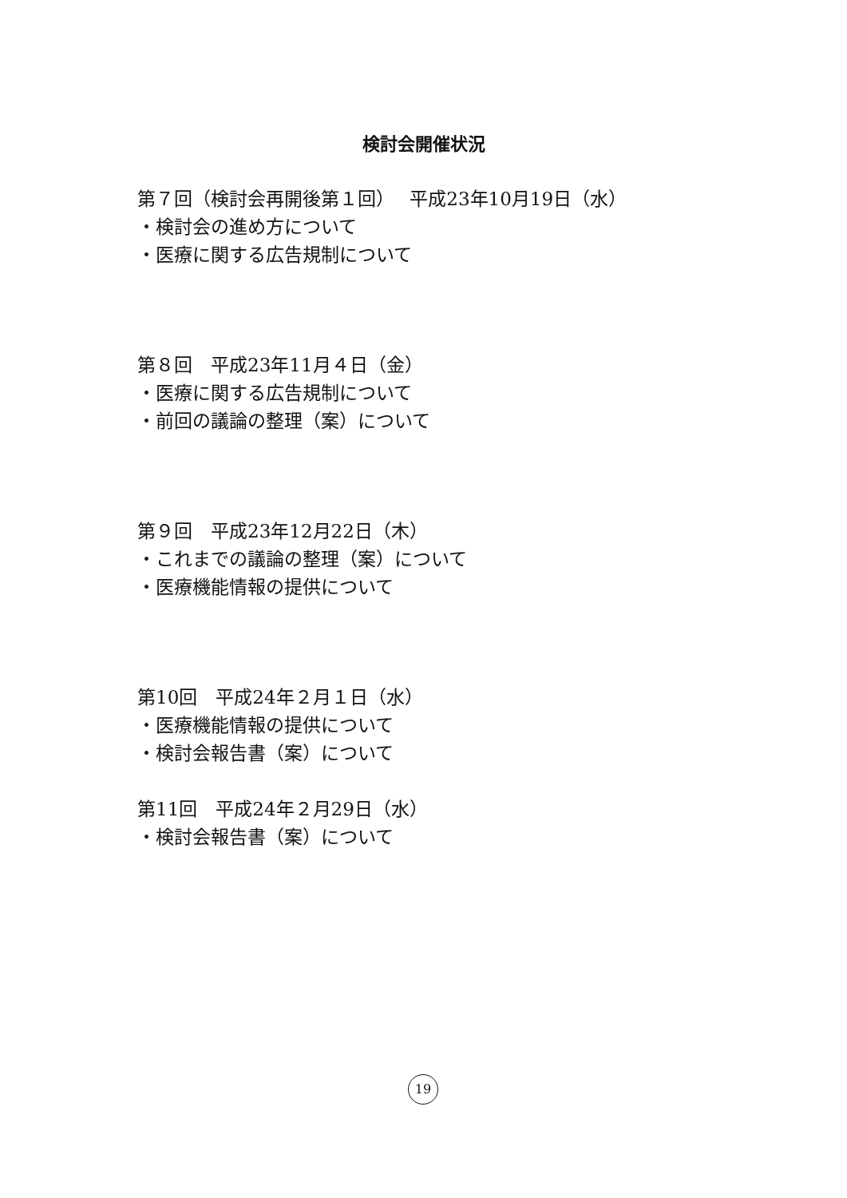検討会開催状況
第７回（検討会再開後第１回）　 平成23年10月19日（水）
・検討会の進め方について
・医療に関する広告規制について
第８回　平成23年11月４日（金）
・医療に関する広告規制について
・前回の議論の整理（案）について
第９回　平成23年12月22日（木）
・これまでの議論の整理（案）について
・医療機能情報の提供について
第10回　平成24年２月１日（水）
・医療機能情報の提供について
・検討会報告書（案）について
第11回　平成24年２月29日（水）
・検討会報告書（案）について
19